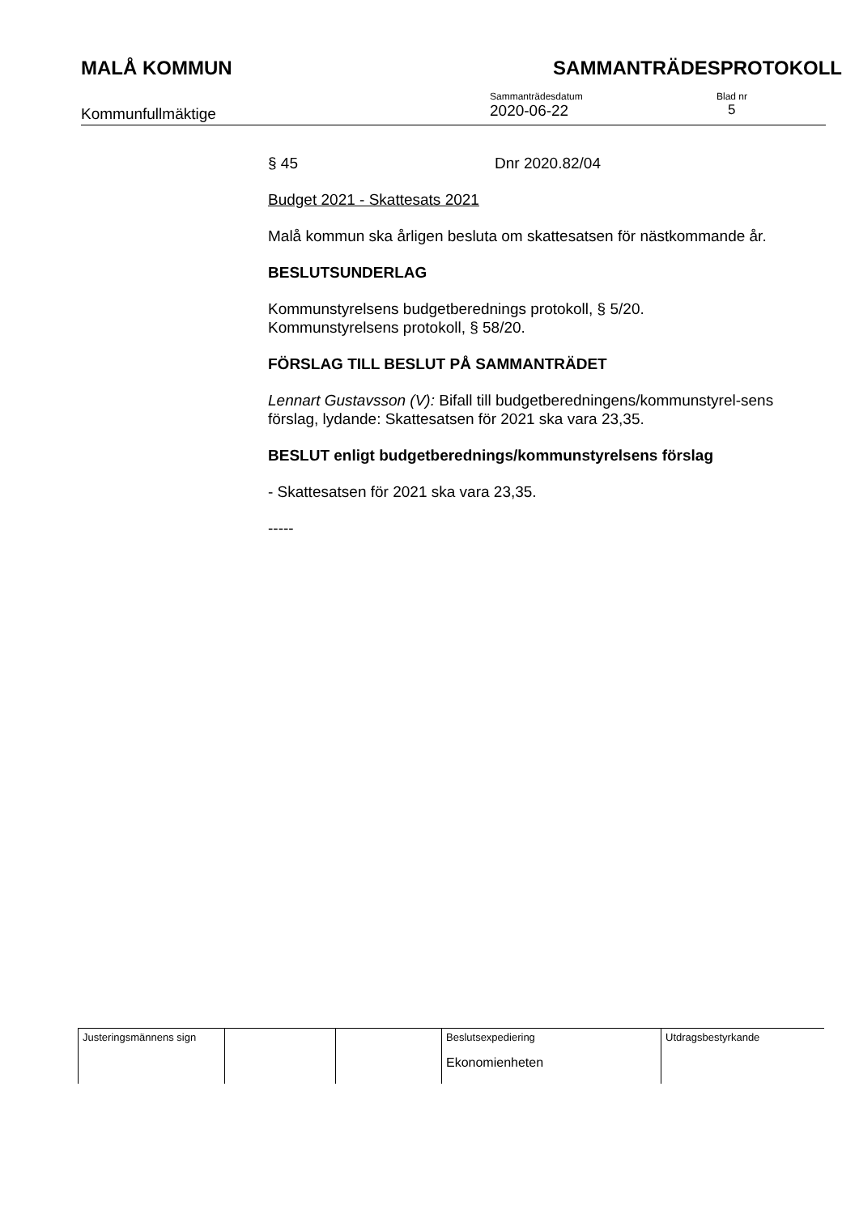MALÅ KOMMUN SAMMANTRÄDESPROTOKOLL
Kommunfullmäktige
Sammanträdesdatum
2020-06-22
Blad nr
5
§ 45 Dnr 2020.82/04
Budget 2021 - Skattesats 2021
Malå kommun ska årligen besluta om skattesatsen för nästkommande år.
BESLUTSUNDERLAG
Kommunstyrelsens budgetberednings protokoll, § 5/20.
Kommunstyrelsens protokoll, § 58/20.
FÖRSLAG TILL BESLUT PÅ SAMMANTRÄDET
Lennart Gustavsson (V): Bifall till budgetberedningens/kommunstyrel-sens förslag, lydande: Skattesatsen för 2021 ska vara 23,35.
BESLUT enligt budgetberednings/kommunstyrelsens förslag
- Skattesatsen för 2021 ska vara 23,35.
-----
| Justeringsmännens sign | | | Beslutsexpediering Ekonomienheten | Utdragsbestyrkande |